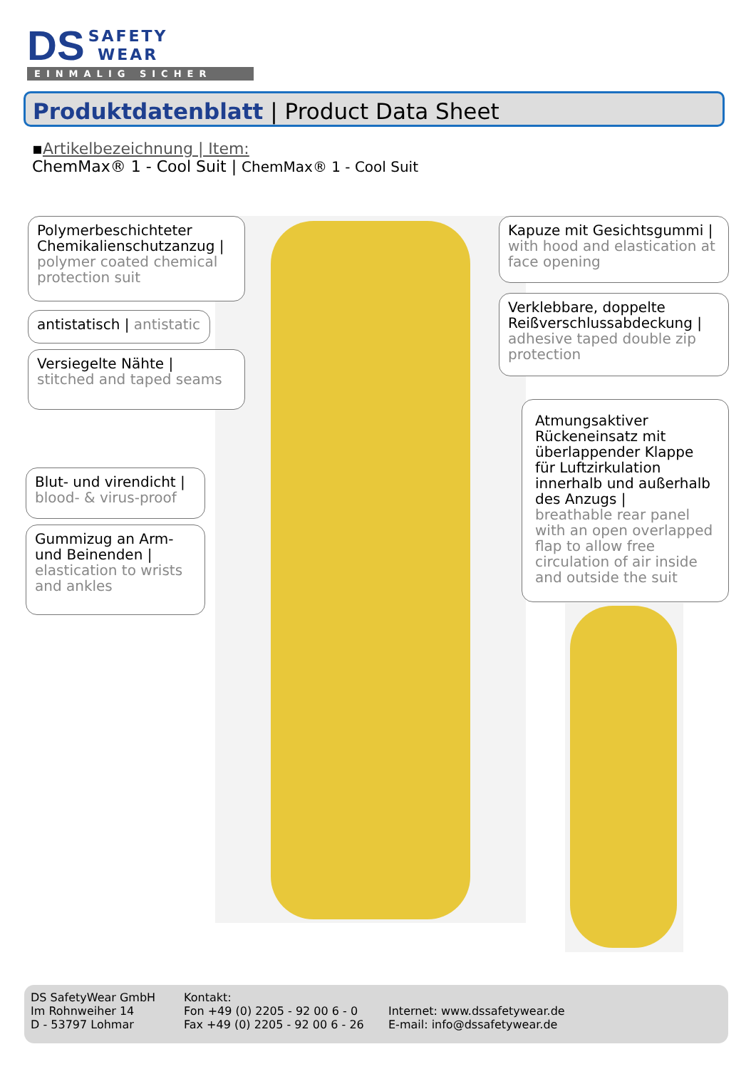DS SAFETY
WEAR
EINMALIG SICHER
Produktdatenblatt | Product Data Sheet
▪Artikelbezeichnung | Item:
ChemMax® 1 - Cool Suit | ChemMax® 1 - Cool Suit
Polymerbeschichteter Chemikalienschutzanzug |
polymer coated chemical protection suit
antistatisch | antistatic
Versiegelte Nähte |
stitched and taped seams
Blut- und virendicht |
blood- & virus-proof
Gummizug an Arm- und Beinenden |
elastication to wrists and ankles
Kapuze mit Gesichtsgummi |
with hood and elastication at face opening
Verklebbare, doppelte Reißverschlussabdeckung |
adhesive taped double zip protection
Atmungsaktiver Rückeneinsatz mit überlappender Klappe für Luftzirkulation innerhalb und außerhalb des Anzugs |
breathable rear panel with an open overlapped flap to allow free circulation of air inside and outside the suit
DS SafetyWear GmbH
Im Rohnweiher 14
D - 53797 Lohmar
Kontakt:
Fon +49 (0) 2205 - 92 00 6 - 0
Fax +49 (0) 2205 - 92 00 6 - 26
Internet: www.dssafetywear.de
E-mail: info@dssafetywear.de